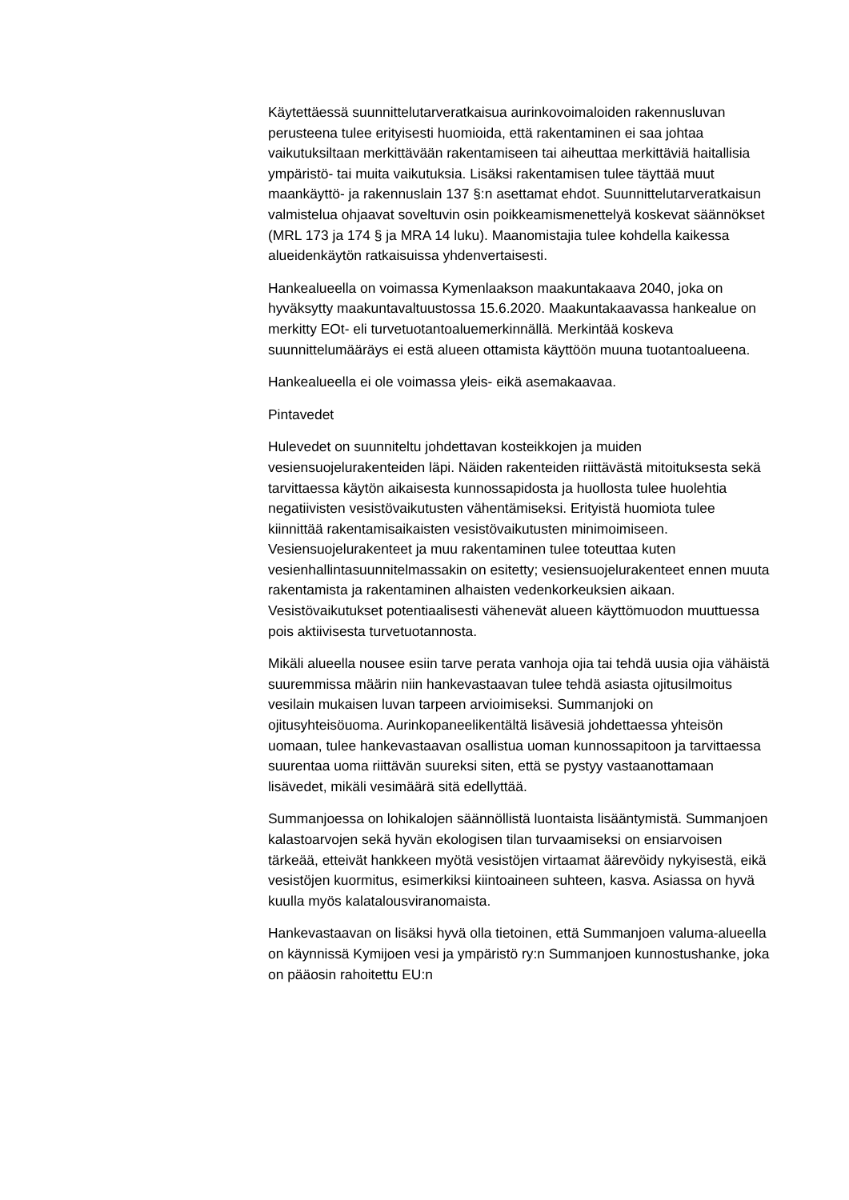Käytettäessä suunnittelutarveratkaisua aurinkovoimaloiden rakennusluvan perusteena tulee erityisesti huomioida, että rakentaminen ei saa johtaa vaikutuksiltaan merkittävään rakentamiseen tai aiheuttaa merkittäviä haitallisia ympäristö- tai muita vaikutuksia. Lisäksi rakentamisen tulee täyttää muut maankäyttö- ja rakennuslain 137 §:n asettamat ehdot. Suunnittelutarveratkaisun valmistelua ohjaavat soveltuvin osin poikkeamismenettelyä koskevat säännökset (MRL 173 ja 174 § ja MRA 14 luku). Maanomistajia tulee kohdella kaikessa alueidenkäytön ratkaisuissa yhdenvertaisesti.
Hankealueella on voimassa Kymenlaakson maakuntakaava 2040, joka on hyväksytty maakuntavaltuustossa 15.6.2020. Maakuntakaavassa hankealue on merkitty EOt- eli turvetuotantoaluemerkinnällä. Merkintää koskeva suunnittelumääräys ei estä alueen ottamista käyttöön muuna tuotantoalueena.
Hankealueella ei ole voimassa yleis- eikä asemakaavaa.
Pintavedet
Hulevedet on suunniteltu johdettavan kosteikkojen ja muiden vesiensuojelurakenteiden läpi. Näiden rakenteiden riittävästä mitoituksesta sekä tarvittaessa käytön aikaisesta kunnossapidosta ja huollosta tulee huolehtia negatiivisten vesistövaikutusten vähentämiseksi. Erityistä huomiota tulee kiinnittää rakentamisaikaisten vesistövaikutusten minimoimiseen. Vesiensuojelurakenteet ja muu rakentaminen tulee toteuttaa kuten vesienhallintasuunnitelmassakin on esitetty; vesiensuojelurakenteet ennen muuta rakentamista ja rakentaminen alhaisten vedenkorkeuksien aikaan. Vesistövaikutukset potentiaalisesti vähenevät alueen käyttömuodon muuttuessa pois aktiivisesta turvetuotannosta.
Mikäli alueella nousee esiin tarve perata vanhoja ojia tai tehdä uusia ojia vähäistä suuremmissa määrin niin hankevastaavan tulee tehdä asiasta ojitusilmoitus vesilain mukaisen luvan tarpeen arvioimiseksi. Summanjoki on ojitusyhteisöuoma. Aurinkopaneelikentältä lisävesiä johdettaessa yhteisön uomaan, tulee hankevastaavan osallistua uoman kunnossapitoon ja tarvittaessa suurentaa uoma riittävän suureksi siten, että se pystyy vastaanottamaan lisävedet, mikäli vesimäärä sitä edellyttää.
Summanjoessa on lohikalojen säännöllistä luontaista lisääntymistä. Summanjoen kalastoarvojen sekä hyvän ekologisen tilan turvaamiseksi on ensiarvoisen tärkeää, etteivät hankkeen myötä vesistöjen virtaamat äärevöidy nykyisestä, eikä vesistöjen kuormitus, esimerkiksi kiintoaineen suhteen, kasva. Asiassa on hyvä kuulla myös kalatalousviranomaista.
Hankevastaavan on lisäksi hyvä olla tietoinen, että Summanjoen valuma-alueella on käynnissä Kymijoen vesi ja ympäristö ry:n Summanjoen kunnostushanke, joka on pääosin rahoitettu EU:n